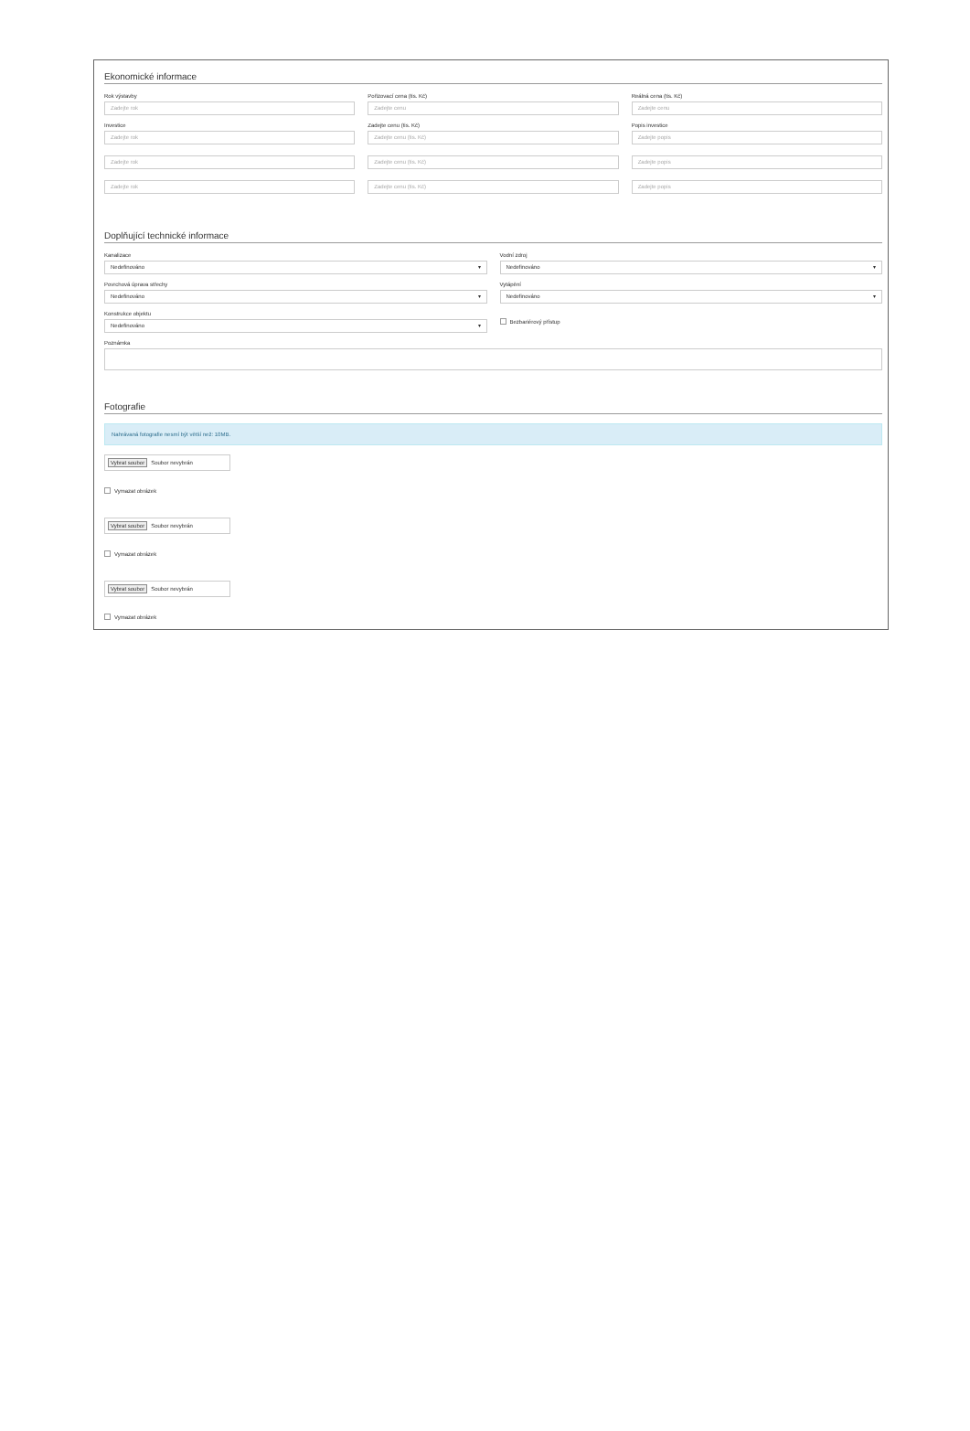Ekonomické informace
Rok výstavby
Zadejte rok
Pořizovací cena (tis. Kč)
Zadejte cenu
Reálná cena (tis. Kč)
Zadejte cenu
Investice
Zadejte rok
Zadejte cenu (tis. Kč)
Zadejte cenu (tis. Kč)
Popis investice
Zadejte popis
Zadejte rok Zadejte cenu (tis. Kč) Zadejte popis
Zadejte rok Zadejte cenu (tis. Kč) Zadejte popis
Doplňující technické informace
Kanalizace
Nedefinováno ▾
Vodní zdroj
Nedefinováno ▾
Povrchová úprava střechy
Nedefinováno ▾
Vytápění
Nedefinováno ▾
Konstrukce objektu
Nedefinováno ▾
Bezbariérový přístup
Poznámka
Fotografie
Nahrávaná fotografie nesmí být větší než: 10MB.
Vybrat soubor Soubor nevybrán
Vymazat obrázek
Vybrat soubor Soubor nevybrán
Vymazat obrázek
Vybrat soubor Soubor nevybrán
Vymazat obrázek